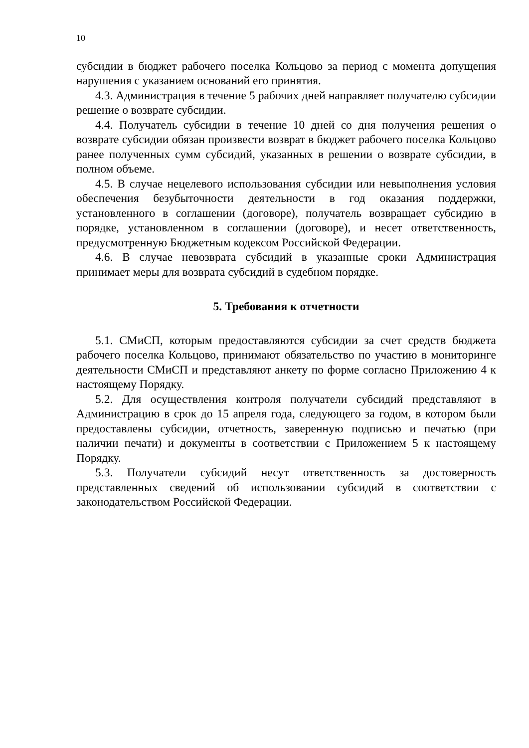10
субсидии в бюджет рабочего поселка Кольцово за период с момента допущения нарушения с указанием оснований его принятия.
4.3. Администрация в течение 5 рабочих дней направляет получателю субсидии решение о возврате субсидии.
4.4. Получатель субсидии в течение 10 дней со дня получения решения о возврате субсидии обязан произвести возврат в бюджет рабочего поселка Кольцово ранее полученных сумм субсидий, указанных в решении о возврате субсидии, в полном объеме.
4.5. В случае нецелевого использования субсидии или невыполнения условия обеспечения безубыточности деятельности в год оказания поддержки, установленного в соглашении (договоре), получатель возвращает субсидию в порядке, установленном в соглашении (договоре), и несет ответственность, предусмотренную Бюджетным кодексом Российской Федерации.
4.6. В случае невозврата субсидий в указанные сроки Администрация принимает меры для возврата субсидий в судебном порядке.
5. Требования к отчетности
5.1. СМиСП, которым предоставляются субсидии за счет средств бюджета рабочего поселка Кольцово, принимают обязательство по участию в мониторинге деятельности СМиСП и представляют анкету по форме согласно Приложению 4 к настоящему Порядку.
5.2. Для осуществления контроля получатели субсидий представляют в Администрацию в срок до 15 апреля года, следующего за годом, в котором были предоставлены субсидии, отчетность, заверенную подписью и печатью (при наличии печати) и документы в соответствии с Приложением 5 к настоящему Порядку.
5.3. Получатели субсидий несут ответственность за достоверность представленных сведений об использовании субсидий в соответствии с законодательством Российской Федерации.